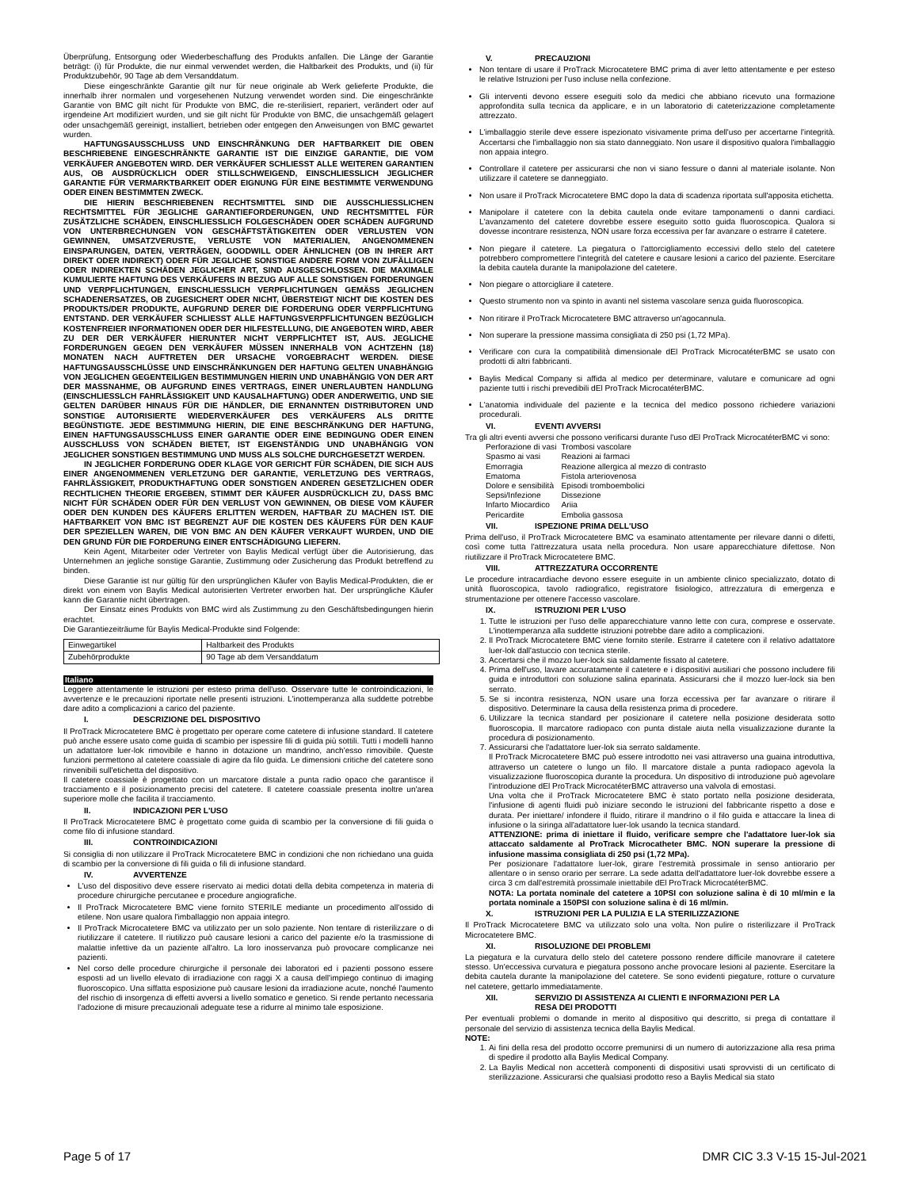Überprüfung, Entsorgung oder Wiederbeschaffung des Produkts anfallen. Die Länge der Garantie beträgt: (i) für Produkte, die nur einmal verwendet werden, die Haltbarkeit des Produkts, und (ii) für Produktzubehör, 90 Tage ab dem Versanddatum.
Diese eingeschränkte Garantie gilt nur für neue originale ab Werk gelieferte Produkte, die innerhalb ihrer normalen und vorgesehenen Nutzung verwendet worden sind. Die eingeschränkte Garantie von BMC gilt nicht für Produkte von BMC, die re-sterilisiert, repariert, verändert oder auf irgendeine Art modifiziert wurden, und sie gilt nicht für Produkte von BMC, die unsachgemäß gelagert oder unsachgemäß gereinigt, installiert, betrieben oder entgegen den Anweisungen von BMC gewartet wurden.
HAFTUNGSAUSSCHLUSS UND EINSCHRÄNKUNG DER HAFTBARKEIT DIE OBEN BESCHRIEBENE EINGESCHRÄNKTE GARANTIE IST DIE EINZIGE GARANTIE, DIE VOM VERKÄUFER ANGEBOTEN WIRD. DER VERKÄUFER SCHLIESST ALLE WEITEREN GARANTIEN AUS, OB AUSDRÜCKLICH ODER STILLSCHWEIGEND, EINSCHLIESSLICH JEGLICHER GARANTIE FÜR VERMARKTBARKEIT ODER EIGNUNG FÜR EINE BESTIMMTE VERWENDUNG ODER EINEN BESTIMMTEN ZWECK.
DIE HIERIN BESCHRIEBENEN RECHTSMITTEL SIND DIE AUSSCHLIESSLICHEN RECHTSMITTEL FÜR JEGLICHE GARANTIEFORDERUNGEN, UND RECHTSMITTEL FÜR ZUSÄTZLICHE SCHÄDEN, EINSCHLIESSLICH FOLGESCHÄDEN ODER SCHÄDEN AUFGRUND VON UNTERBRECHUNGEN VON GESCHÄFTSTÄTIGKEITEN ODER VERLUSTEN VON GEWINNEN, UMSATZVERUSTE, VERLUSTE VON MATERIALIEN, ANGENOMMENEN EINSPARUNGEN, DATEN, VERTRÄGEN, GOODWILL ODER ÄHNLICHEN (OB IN IHRER ART DIREKT ODER INDIREKT) ODER FÜR JEGLICHE SONSTIGE ANDERE FORM VON ZUFÄLLIGEN ODER INDIREKTEN SCHÄDEN JEGLICHER ART, SIND AUSGESCHLOSSEN. DIE MAXIMALE KUMULIERTE HAFTUNG DES VERKÄUFERS IN BEZUG AUF ALLE SONSTIGEN FORDERUNGEN UND VERPFLICHTUNGEN, EINSCHLIESSLICH VERPFLICHTUNGEN GEMÄSS JEGLICHEN SCHADENERSATZES, OB ZUGESICHERT ODER NICHT, ÜBERSTEIGT NICHT DIE KOSTEN DES PRODUKTS/DER PRODUKTE, AUFGRUND DERER DIE FORDERUNG ODER VERPFLICHTUNG ENTSTAND. DER VERKÄUFER SCHLIESST ALLE HAFTUNGSVERPFLICHTUNGEN BEZÜGLICH KOSTENFREIER INFORMATIONEN ODER DER HILFESTELLUNG, DIE ANGEBOTEN WIRD, ABER ZU DER DER VERKÄUFER HIERUNTER NICHT VERPFLICHTET IST, AUS. JEGLICHE FORDERUNGEN GEGEN DEN VERKÄUFER MÜSSEN INNERHALB VON ACHTZEHN (18) MONATEN NACH AUFTRETEN DER URSACHE VORGEBRACHT WERDEN. DIESE HAFTUNGSAUSSCHLÜSSE UND EINSCHRÄNKUNGEN DER HAFTUNG GELTEN UNABHÄNGIG VON JEGLICHEN GEGENTEILIGEN BESTIMMUNGEN HIERIN UND UNABHÄNGIG VON DER ART DER MASSNAHME, OB AUFGRUND EINES VERTRAGS, EINER UNERLAUBTEN HANDLUNG (EINSCHLIESSLCH FAHRLÄSSIGKEIT UND KAUSALHAFTUNG) ODER ANDERWEITIG, UND SIE GELTEN DARÜBER HINAUS FÜR DIE HÄNDLER, DIE ERNANNTEN DISTRIBUTOREN UND SONSTIGE AUTORISIERTE WIEDERVERKÄUFER DES VERKÄUFERS ALS DRITTE BEGÜNSTIGTE. JEDE BESTIMMUNG HIERIN, DIE EINE BESCHRÄNKUNG DER HAFTUNG, EINEN HAFTUNGSAUSSCHLUSS EINER GARANTIE ODER EINE BEDINGUNG ODER EINEN AUSSCHLUSS VON SCHÄDEN BIETET, IST EIGENSTÄNDIG UND UNABHÄNGIG VON JEGLICHER SONSTIGEN BESTIMMUNG UND MUSS ALS SOLCHE DURCHGESETZT WERDEN.
IN JEGLICHER FORDERUNG ODER KLAGE VOR GERICHT FÜR SCHÄDEN, DIE SICH AUS EINER ANGENOMMENEN VERLETZUNG DER GARANTIE, VERLETZUNG DES VERTRAGS, FAHRLÄSSIGKEIT, PRODUKTHAFTUNG ODER SONSTIGEN ANDEREN GESETZLICHEN ODER RECHTLICHEN THEORIE ERGEBEN, STIMMT DER KÄUFER AUSDRÜCKLICH ZU, DASS BMC NICHT FÜR SCHÄDEN ODER FÜR DEN VERLUST VON GEWINNEN, OB DIESE VOM KÄUFER ODER DEN KUNDEN DES KÄUFERS ERLITTEN WERDEN, HAFTBAR ZU MACHEN IST. DIE HAFTBARKEIT VON BMC IST BEGRENZT AUF DIE KOSTEN DES KÄUFERS FÜR DEN KAUF DER SPEZIELLEN WAREN, DIE VON BMC AN DEN KÄUFER VERKAUFT WURDEN, UND DIE DEN GRUND FÜR DIE FORDERUNG EINER ENTSCHÄDIGUNG LIEFERN.
Kein Agent, Mitarbeiter oder Vertreter von Baylis Medical verfügt über die Autorisierung, das Unternehmen an jegliche sonstige Garantie, Zustimmung oder Zusicherung das Produkt betreffend zu binden.
Diese Garantie ist nur gültig für den ursprünglichen Käufer von Baylis Medical-Produkten, die er direkt von einem von Baylis Medical autorisierten Vertreter erworben hat. Der ursprüngliche Käufer kann die Garantie nicht übertragen.
Der Einsatz eines Produkts von BMC wird als Zustimmung zu den Geschäftsbedingungen hierin erachtet.
Die Garantiezeiträume für Baylis Medical-Produkte sind Folgende:
| Einwegartikel | Haltbarkeit des Produkts |
| Zubehörprodukte | 90 Tage ab dem Versanddatum |
Italiano
Leggere attentamente le istruzioni per esteso prima dell'uso. Osservare tutte le controindicazioni, le avvertenze e le precauzioni riportate nelle presenti istruzioni. L'inottemperanza alla suddette potrebbe dare adito a complicazioni a carico del paziente.
I. DESCRIZIONE DEL DISPOSITIVO
Il ProTrack Microcatetere BMC è progettato per operare come catetere di infusione standard. Il catetere può anche essere usato come guida di scambio per ispessire fili di guida più sottili. Tutti i modelli hanno un adattatore luer-lok rimovibile e hanno in dotazione un mandrino, anch'esso rimovibile. Queste funzioni permettono al catetere coassiale di agire da filo guida. Le dimensioni critiche del catetere sono rinvenibili sull'etichetta del dispositivo.
Il catetere coassiale è progettato con un marcatore distale a punta radio opaco che garantisce il tracciamento e il posizionamento precisi del catetere. Il catetere coassiale presenta inoltre un'area superiore molle che facilita il tracciamento.
II. INDICAZIONI PER L'USO
Il ProTrack Microcatetere BMC è progettato come guida di scambio per la conversione di fili guida o come filo di infusione standard.
III. CONTROINDICAZIONI
Si consiglia di non utilizzare il ProTrack Microcatetere BMC in condizioni che non richiedano una guida di scambio per la conversione di fili guida o fili di infusione standard.
IV. AVVERTENZE
L'uso del dispositivo deve essere riservato ai medici dotati della debita competenza in materia di procedure chirurgiche percutanee e procedure angiografiche.
Il ProTrack Microcatetere BMC viene fornito STERILE mediante un procedimento all'ossido di etilene. Non usare qualora l'imballaggio non appaia integro.
Il ProTrack Microcatetere BMC va utilizzato per un solo paziente. Non tentare di risterilizzare o di riutilizzare il catetere. Il riutilizzo può causare lesioni a carico del paziente e/o la trasmissione di malattie infettive da un paziente all'altro. La loro inosservanza può provocare complicanze nei pazienti.
Nel corso delle procedure chirurgiche il personale dei laboratori ed i pazienti possono essere esposti ad un livello elevato di irradiazione con raggi X a causa dell'impiego continuo di imaging fluoroscopico. Una siffatta esposizione può causare lesioni da irradiazione acute, nonché l'aumento del rischio di insorgenza di effetti avversi a livello somatico e genetico. Si rende pertanto necessaria l'adozione di misure precauzionali adeguate tese a ridurre al minimo tale esposizione.
V. PRECAUZIONI
Non tentare di usare il ProTrack Microcatetere BMC prima di aver letto attentamente e per esteso le relative Istruzioni per l'uso incluse nella confezione.
Gli interventi devono essere eseguiti solo da medici che abbiano ricevuto una formazione approfondita sulla tecnica da applicare, e in un laboratorio di cateterizzazione completamente attrezzato.
L'imballaggio sterile deve essere ispezionato visivamente prima dell'uso per accertarne l'integrità. Accertarsi che l'imballaggio non sia stato danneggiato. Non usare il dispositivo qualora l'imballaggio non appaia integro.
Controllare il catetere per assicurarsi che non vi siano fessure o danni al materiale isolante. Non utilizzare il catetere se danneggiato.
Non usare il ProTrack Microcatetere BMC dopo la data di scadenza riportata sull'apposita etichetta.
Manipolare il catetere con la debita cautela onde evitare tamponamenti o danni cardiaci. L'avanzamento del catetere dovrebbe essere eseguito sotto guida fluoroscopica. Qualora si dovesse incontrare resistenza, NON usare forza eccessiva per far avanzare o estrarre il catetere.
Non piegare il catetere. La piegatura o l'attorcigliamento eccessivi dello stelo del catetere potrebbero compromettere l'integrità del catetere e causare lesioni a carico del paziente. Esercitare la debita cautela durante la manipolazione del catetere.
Non piegare o attorcigliare il catetere.
Questo strumento non va spinto in avanti nel sistema vascolare senza guida fluoroscopica.
Non ritirare il ProTrack Microcatetere BMC attraverso un'agocannula.
Non superare la pressione massima consigliata di 250 psi (1,72 MPa).
Verificare con cura la compatibilità dimensionale dEl ProTrack MicrocatéterBMC se usato con prodotti di altri fabbricanti.
Baylis Medical Company si affida al medico per determinare, valutare e comunicare ad ogni paziente tutti i rischi prevedibili dEl ProTrack MicrocatéterBMC.
L'anatomia individuale del paziente e la tecnica del medico possono richiedere variazioni procedurali.
VI. EVENTI AVVERSI
Tra gli altri eventi avversi che possono verificarsi durante l'uso dEl ProTrack MicrocatéterBMC vi sono:
| Perforazione di vasi | Trombosi vascolare |
| Spasmo ai vasi | Reazioni ai farmaci |
| Emorragia | Reazione allergica al mezzo di contrasto |
| Ematoma | Fistola arteriovenosa |
| Dolore e sensibilità | Episodi tromboembolici |
| Sepsi/Infezione | Dissezione |
| Infarto Miocardico | Ariia |
| Pericardite | Embolia gassosa |
VII. ISPEZIONE PRIMA DELL'USO
Prima dell'uso, il ProTrack Microcatetere BMC va esaminato attentamente per rilevare danni o difetti, così come tutta l'attrezzatura usata nella procedura. Non usare apparecchiature difettose. Non riutilizzare il ProTrack Microcatetere BMC.
VIII. ATTREZZATURA OCCORRENTE
Le procedure intracardiache devono essere eseguite in un ambiente clinico specializzato, dotato di unità fluoroscopica, tavolo radiografico, registratore fisiologico, attrezzatura di emergenza e strumentazione per ottenere l'accesso vascolare.
IX. ISTRUZIONI PER L'USO
1. Tutte le istruzioni per l'uso delle apparecchiature vanno lette con cura, comprese e osservate. L'inottemperanza alla suddette istruzioni potrebbe dare adito a complicazioni.
2. Il ProTrack Microcatetere BMC viene fornito sterile. Estrarre il catetere con il relativo adattatore luer-lok dall'astuccio con tecnica sterile.
3. Accertarsi che il mozzo luer-lock sia saldamente fissato al catetere.
4. Prima dell'uso, lavare accuratamente il catetere e i dispositivi ausiliari che possono includere fili guida e introduttori con soluzione salina eparinata. Assicurarsi che il mozzo luer-lock sia ben serrato.
5. Se si incontra resistenza, NON usare una forza eccessiva per far avanzare o ritirare il dispositivo. Determinare la causa della resistenza prima di procedere.
6. Utilizzare la tecnica standard per posizionare il catetere nella posizione desiderata sotto fluoroscopia. Il marcatore radiopaco con punta distale aiuta nella visualizzazione durante la procedura di posizionamento.
7. Assicurarsi che l'adattatore luer-lok sia serrato saldamente.
Il ProTrack Microcatetere BMC può essere introdotto nei vasi attraverso una guaina introduttiva, attraverso un catetere o lungo un filo. Il marcatore distale a punta radiopaco agevola la visualizzazione fluoroscopica durante la procedura. Un dispositivo di introduzione può agevolare l'introduzione dEl ProTrack MicrocatéterBMC attraverso una valvola di emostasi.
Una volta che il ProTrack Microcatetere BMC è stato portato nella posizione desiderata, l'infusione di agenti fluidi può iniziare secondo le istruzioni del fabbricante rispetto a dose e durata. Per iniettare/ infondere il fluido, ritirare il mandrino o il filo guida e attaccare la linea di infusione o la siringa all'adattatore luer-lok usando la tecnica standard.
ATTENZIONE: prima di iniettare il fluido, verificare sempre che l'adattatore luer-lok sia attaccato saldamente al ProTrack Microcatheter BMC. NON superare la pressione di infusione massima consigliata di 250 psi (1,72 MPa).
Per posizionare l'adattatore luer-lok, girare l'estremità prossimale in senso antiorario per allentare o in senso orario per serrare. La sede adatta dell'adattatore luer-lok dovrebbe essere a circa 3 cm dall'estremità prossimale iniettabile dEl ProTrack MicrocatéterBMC.
NOTA: La portata nominale del catetere a 10PSI con soluzione salina è di 10 ml/min e la portata nominale a 150PSI con soluzione salina è di 16 ml/min.
X. ISTRUZIONI PER LA PULIZIA E LA STERILIZZAZIONE
Il ProTrack Microcatetere BMC va utilizzato solo una volta. Non pulire o risterilizzare il ProTrack Microcatetere BMC.
XI. RISOLUZIONE DEI PROBLEMI
La piegatura e la curvatura dello stelo del catetere possono rendere difficile manovrare il catetere stesso. Un'eccessiva curvatura e piegatura possono anche provocare lesioni al paziente. Esercitare la debita cautela durante la manipolazione del catetere. Se sono evidenti piegature, rotture o curvature nel catetere, gettarlo immediatamente.
XII. SERVIZIO DI ASSISTENZA AI CLIENTI E INFORMAZIONI PER LA
RESA DEI PRODOTTI
Per eventuali problemi o domande in merito al dispositivo qui descritto, si prega di contattare il personale del servizio di assistenza tecnica della Baylis Medical.
NOTE:
1. Ai fini della resa del prodotto occorre premunirsi di un numero di autorizzazione alla resa prima di spedire il prodotto alla Baylis Medical Company.
2. La Baylis Medical non accetterà componenti di dispositivi usati sprovvisti di un certificato di sterilizzazione. Assicurarsi che qualsiasi prodotto reso a Baylis Medical sia stato
Page 5 of 17 DMR CIC 3.3 V-15 15-Jul-2021